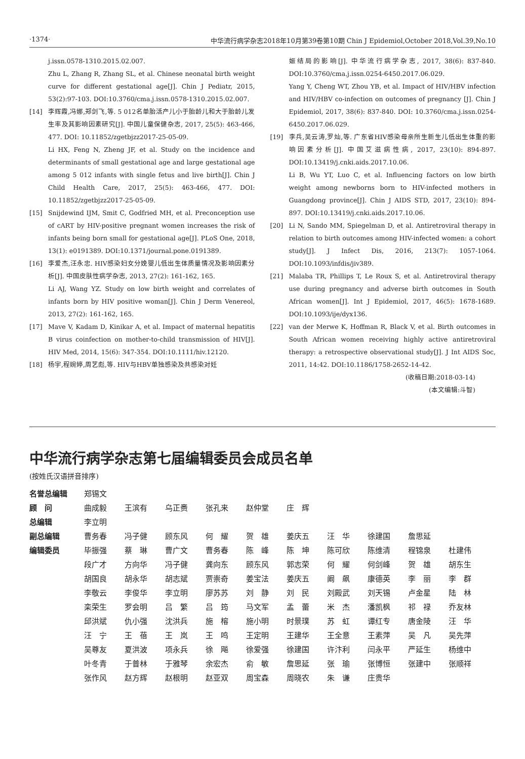·1374· 中华流行病学杂志2018年10月第39卷第10期 Chin J Epidemiol,October 2018,Vol.39,No.10
j.issn.0578-1310.2015.02.007.
Zhu L, Zhang R, Zhang SL, et al. Chinese neonatal birth weight curve for different gestational age[J]. Chin J Pediatr, 2015, 53(2):97-103. DOI:10.3760/cma.j.issn.0578-1310.2015.02.007.
[14] 李辉霞,冯娜,郑剑飞,等. 5 012名单胎活产儿小于胎龄儿和大于胎龄儿发生率及其影响因素研究[J]. 中国儿童保健杂志, 2017, 25(5): 463-466, 477. DOI: 10.11852/zgetbjzz2017-25-05-09.
Li HX, Feng N, Zheng JF, et al. Study on the incidence and determinants of small gestational age and large gestational age among 5 012 infants with single fetus and live birth[J]. Chin J Child Health Care, 2017, 25(5): 463-466, 477. DOI: 10.11852/zgetbjzz2017-25-05-09.
[15] Snijdewind IJM, Smit C, Godfried MH, et al. Preconception use of cART by HIV-positive pregnant women increases the risk of infants being born small for gestational age[J]. PLoS One, 2018, 13(1): e0191389. DOI:10.1371/journal.pone.0191389.
[16] 李爱杰,汪永忠. HIV感染妇女分娩婴儿低出生体质量情况及影响因素分析[J]. 中国皮肤性病学杂志, 2013, 27(2): 161-162, 165.
Li AJ, Wang YZ. Study on low birth weight and correlates of infants born by HIV positive woman[J]. Chin J Derm Venereol, 2013, 27(2): 161-162, 165.
[17] Mave V, Kadam D, Kinikar A, et al. Impact of maternal hepatitis B virus coinfection on mother-to-child transmission of HIV[J]. HIV Med, 2014, 15(6): 347-354. DOI:10.1111/hiv.12120.
[18] 杨宇,程婉婷,周艺彪,等. HIV与HBV单独感染及共感染对妊
娠结局的影响[J]. 中华流行病学杂志, 2017, 38(6): 837-840. DOI:10.3760/cma.j.issn.0254-6450.2017.06.029.
Yang Y, Cheng WT, Zhou YB, et al. Impact of HIV/HBV infection and HIV/HBV co-infection on outcomes of pregnancy [J]. Chin J Epidemiol, 2017, 38(6): 837-840. DOI: 10.3760/cma.j.issn.0254-6450.2017.06.029.
[19] 李兵,吴云涛,罗灿,等. 广东省HIV感染母亲所生新生儿低出生体重的影响因素分析[J]. 中国艾滋病性病, 2017, 23(10): 894-897. DOI:10.13419/j.cnki.aids.2017.10.06.
Li B, Wu YT, Luo C, et al. Influencing factors on low birth weight among newborns born to HIV-infected mothers in Guangdong province[J]. Chin J AIDS STD, 2017, 23(10): 894-897. DOI:10.13419/j.cnki.aids.2017.10.06.
[20] Li N, Sando MM, Spiegelman D, et al. Antiretroviral therapy in relation to birth outcomes among HIV-infected women: a cohort study[J]. J Infect Dis, 2016, 213(7): 1057-1064. DOI:10.1093/infdis/jiv389.
[21] Malaba TR, Phillips T, Le Roux S, et al. Antiretroviral therapy use during pregnancy and adverse birth outcomes in South African women[J]. Int J Epidemiol, 2017, 46(5): 1678-1689. DOI:10.1093/ije/dyx136.
[22] van der Merwe K, Hoffman R, Black V, et al. Birth outcomes in South African women receiving highly active antiretroviral therapy: a retrospective observational study[J]. J Int AIDS Soc, 2011, 14:42. DOI:10.1186/1758-2652-14-42.
(收稿日期:2018-03-14)
(本文编辑:斗智)
中华流行病学杂志第七届编辑委员会成员名单
(按姓氏汉语拼音排序)
| 名誉总编辑 | 郑锡文 | | | | | | | | | |
| 顾 问 | 曲成毅 | 王滨有 | 乌正赉 | 张孔来 | 赵仲堂 | 庄 辉 | | | | |
| 总编辑 | 李立明 | | | | | | | | | |
| 副总编辑 | 曹务春 | 冯子健 | 顾东风 | 何 耀 | 贺 雄 | 姜庆五 | 汪 华 | 徐建国 | 詹思延 | |
| 编辑委员 | 毕振强 | 蔡 琳 | 曹广文 | 曹务春 | 陈 峰 | 陈 坤 | 陈可欣 | 陈维清 | 程锦泉 | 杜建伟 |
| | 段广才 | 方向华 | 冯子健 | 龚向东 | 顾东风 | 郭志荣 | 何 耀 | 何剑峰 | 贺 雄 | 胡东生 |
| | 胡国良 | 胡永华 | 胡志斌 | 贾崇奇 | 姜宝法 | 姜庆五 | 阚 飙 | 康德英 | 李 丽 | 李 群 |
| | 李敬云 | 李俊华 | 李立明 | 廖苏苏 | 刘 静 | 刘 民 | 刘殿武 | 刘天锡 | 卢金星 | 陆 林 |
| | 栾荣生 | 罗会明 | 吕 繁 | 吕 筠 | 马文军 | 孟 蕾 | 米 杰 | 潘凯枫 | 祁 禄 | 乔友林 |
| | 邱洪斌 | 仇小强 | 沈洪兵 | 施 榕 | 施小明 | 时景璞 | 苏 虹 | 谭红专 | 唐金陵 | 汪 华 |
| | 汪 宁 | 王 蓓 | 王 岚 | 王 鸣 | 王定明 | 王建华 | 王全意 | 王素萍 | 吴 凡 | 吴先萍 |
| | 吴尊友 | 夏洪波 | 项永兵 | 徐 飚 | 徐爱强 | 徐建国 | 许汴利 | 闫永平 | 严延生 | 杨维中 |
| | 叶冬青 | 于普林 | 于雅琴 | 余宏杰 | 俞 敏 | 詹思延 | 张 瑜 | 张博恒 | 张建中 | 张顺祥 |
| | 张作风 | 赵方辉 | 赵根明 | 赵亚双 | 周宝森 | 周晓农 | 朱 谦 | 庄贵华 | | |